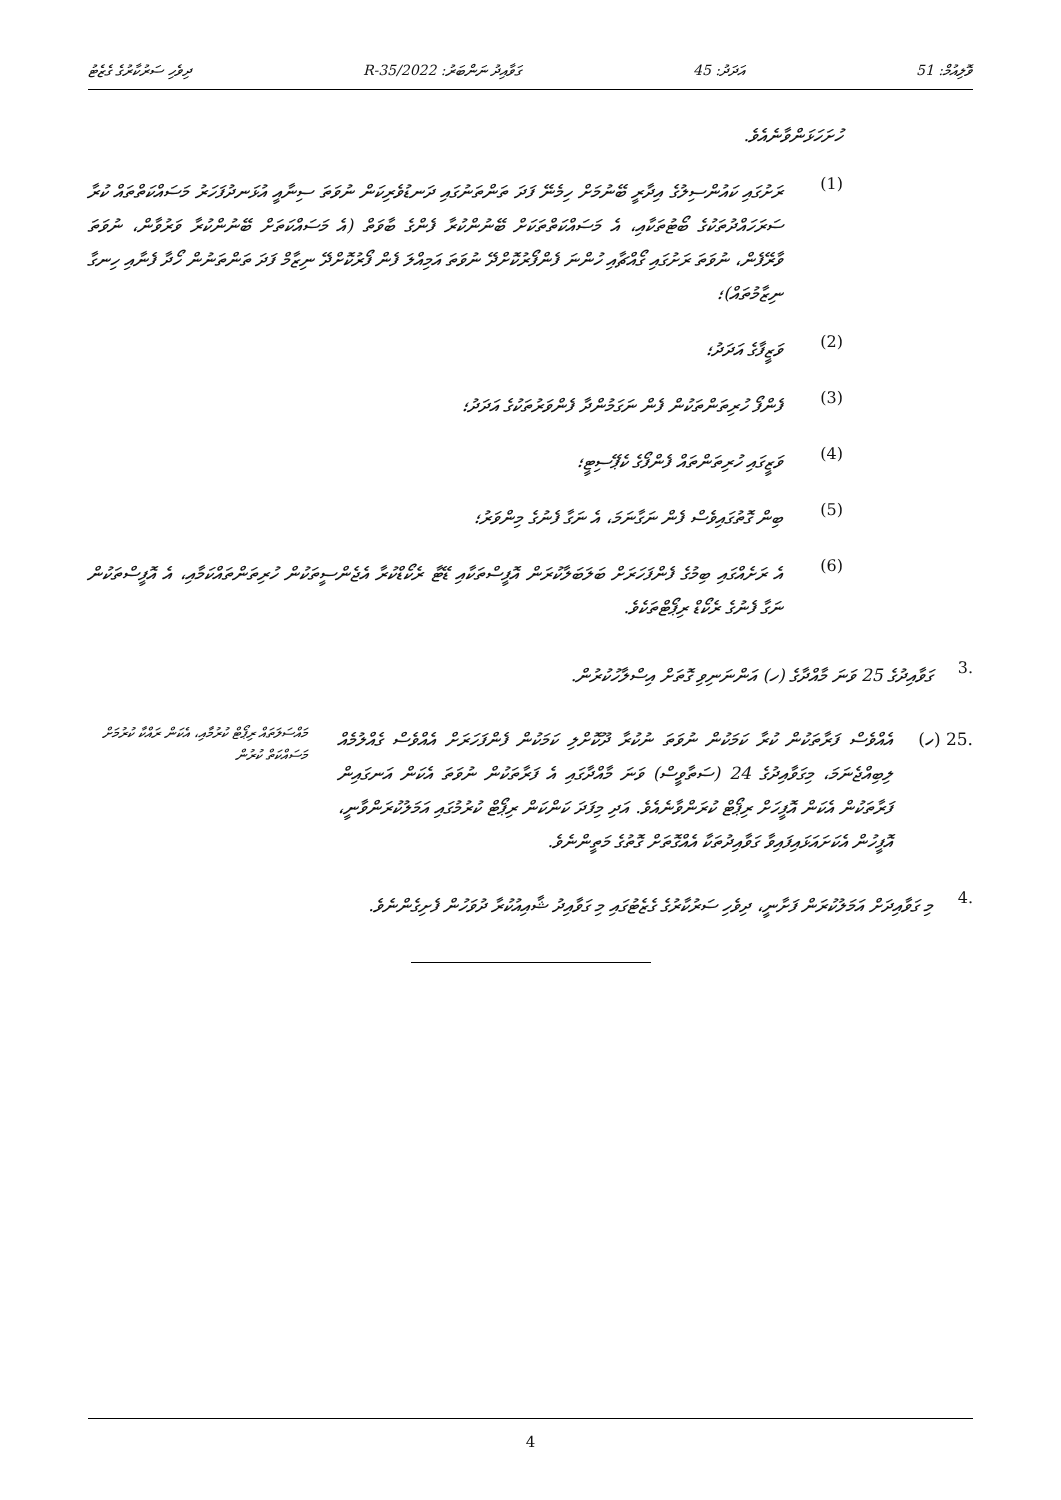ވޮލިއުމް: 51 އަދަދު: 45 ގަވާއިދު ނަންބަރު: 2022/R-35 ދިވެހި ސަރުކާރުގެ ގެޒެޓު
ހުށަހަޅަންވާނެއެވެ.
(1)
ރަށުގައި ކައުންސިލުގެ އިދާރީ ބޭނުމަށް ހިމެނޭ ފަދަ ތަންތަނުގައި ދަނޑުވެރިކަން ނުވަތަ ސިނާއީ އުޅަނދުފަހަރު މަސައްކަތްތައް ކުރާ ސަރަހައްދުތަކުގެ ބޯޓުތަކާއި، އެ މަސައްކަތްތަކަށް ބޭނުންކުރާ ފެންގެ ބާވަތް (އެ މަސައްކަތަށް ބޭނުންކުރާ ވަރުވާން، ނުވަތަ ވާރޭފެން، ނުވަތަ ރަށުގައި ގޯއްޗާއި ހުންނަ ފެންފޯރުކޮށްދޭ ނުވަތަ އަމިއްލަ ފެން ފޯރުކޮށްދޭ ނިޒާމް ފަދަ ތަންތަނުން ހޯދާ ފެނާއި ހިނގާ ނިޒާމުތައް)؛
(2)
ވަޒީފާގެ އަދަދު؛
(3)
ފެންފޯ ހުރިތަންތަކުން ފެން ނަގަމުންދާ ފެންވަރުތަކުގެ އަދަދު؛
(4)
ވަޒީގައި ހުރިތަންތައް ފެންފޯގެ ކެޕޭސިޓީ؛
(5)
ބިން ގޮތުގައިވެސް ފެން ނަގާނަމަ، އެ ނަގާ ފެނުގެ މިންވަރު؛
(6)
އެ ރަށެއްގައި ބިމުގެ ފެންފަހަރަށް ބަލަބަލާކުރަން އޮފީސްތަކާއި ޑޭޓާ ރެކޯޑްކުރާ އެޖެންސީތަކުން ހުރިތަންތައްކަމާއި، އެ އޮފީސްތަކުން ނަގާ ފެނުގެ ރެކޯޑް ރިޕޯޓްތަކެވެ.
.3
ގަވާއިދުގެ 25 ވަނަ މާއްދާގެ (ހ) އަންނަނިވި ގޮތަށް އިސްލާހުކުރުން.
.25 (ހ) އެއްވެސް ފަރާތަކުން ކުރާ ކަމަކުން ނުވަތަ ނުކުރާ ދޫކޮށްލި ކަމަކުން ފެންފަހަރަށް އެއްވެސް ގެއްލުމެއް ލިބިއްޖެނަމަ، މިގަވާއިދުގެ 24 (ސަތާވީސް) ވަނަ މާއްދާގައި އެ ފަރާތަކުން ނުވަތަ އެކަން އަނގައިން ފަރާތަކުން އެކަން އޮފީހަށް ރިޕޯޓް ކުރަންވާނެއެވެ. އަދި މިފަދަ ކަންކަން ރިޕޯޓް ކުރުމުގައި އަމަލުކުރަންވާނީ، އޮފީހުން އެކަށައަޅައިފައިވާ ގަވާއިދުތަކާ އެއްގޮތަށް ގޮތުގެ މަތީންނެވެ.
މައްސަލަތައް ރިޕޯޓް ކުރުމާއި، އެކަން ރައްކާ ކުރުމަށް މަސައްކަތް ކުރުން
.4
މި ގަވާއިދަށް އަމަލުކުރަން ފަށާނީ، ދިވެހި ސަރުކާރުގެ ގެޒެޓުގައި މި ގަވާއިދު ޝާއިއުކުރާ ދުވަހުން ފެށިގެންނެވެ.
4